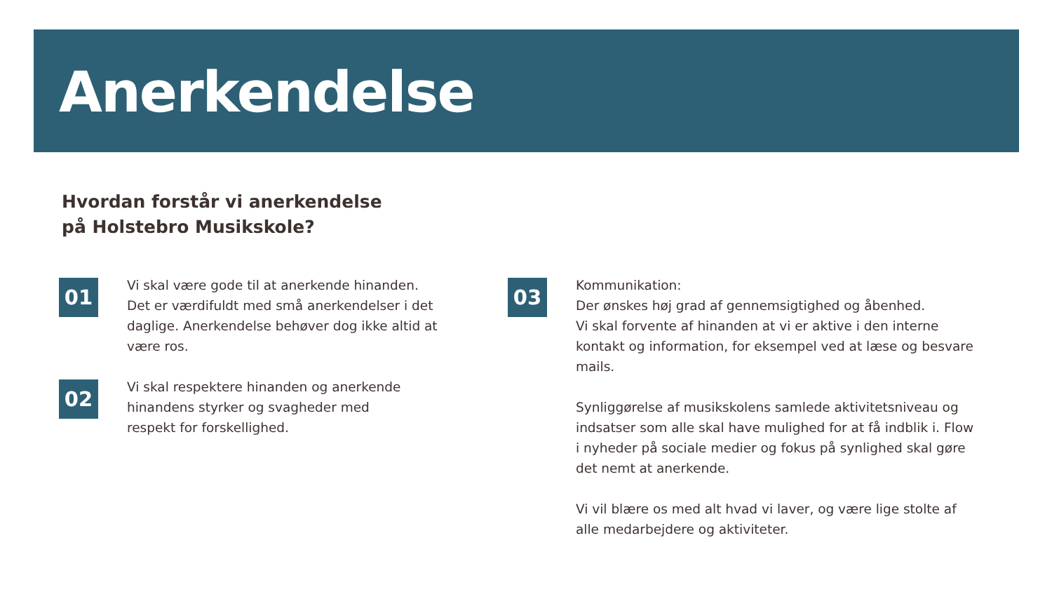Anerkendelse
Hvordan forstår vi anerkendelse på Holstebro Musikskole?
01
Vi skal være gode til at anerkende hinanden.
Det er værdifuldt med små anerkendelser i det daglige. Anerkendelse behøver dog ikke altid at være ros.
02
Vi skal respektere hinanden og anerkende hinandens styrker og svagheder med respekt for forskellighed.
03
Kommunikation:
Der ønskes høj grad af gennemsigtighed og åbenhed.
Vi skal forvente af hinanden at vi er aktive i den interne kontakt og information, for eksempel ved at læse og besvare mails.
Synliggørelse af musikskolens samlede aktivitetsniveau og indsatser som alle skal have mulighed for at få indblik i. Flow i nyheder på sociale medier og fokus på synlighed skal gøre det nemt at anerkende.
Vi vil blære os med alt hvad vi laver, og være lige stolte af alle medarbejdere og aktiviteter.